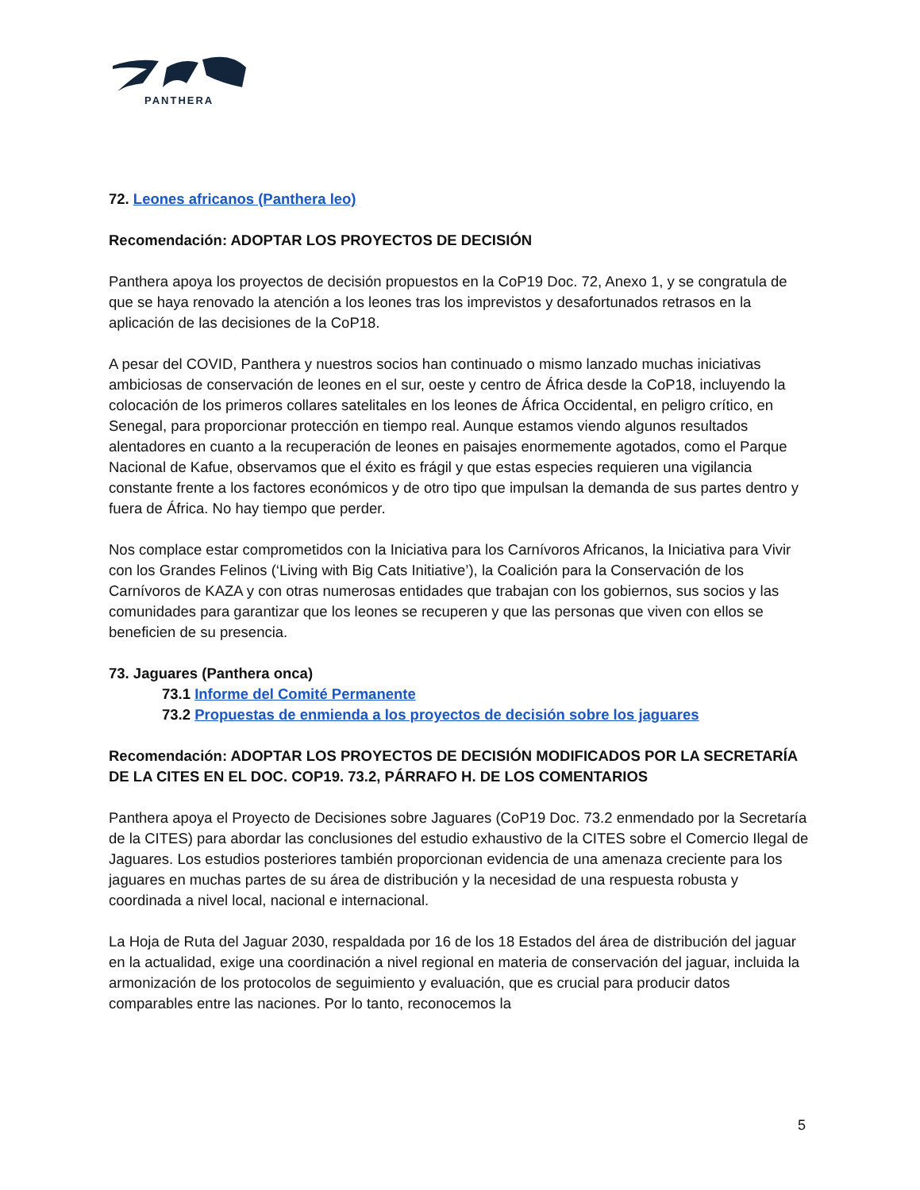PANTHERA
72. Leones africanos (Panthera leo)
Recomendación: ADOPTAR LOS PROYECTOS DE DECISIÓN
Panthera apoya los proyectos de decisión propuestos en la CoP19 Doc. 72, Anexo 1, y se congratula de que se haya renovado la atención a los leones tras los imprevistos y desafortunados retrasos en la aplicación de las decisiones de la CoP18.
A pesar del COVID, Panthera y nuestros socios han continuado o mismo lanzado muchas iniciativas ambiciosas de conservación de leones en el sur, oeste y centro de África desde la CoP18, incluyendo la colocación de los primeros collares satelitales en los leones de África Occidental, en peligro crítico, en Senegal, para proporcionar protección en tiempo real. Aunque estamos viendo algunos resultados alentadores en cuanto a la recuperación de leones en paisajes enormemente agotados, como el Parque Nacional de Kafue, observamos que el éxito es frágil y que estas especies requieren una vigilancia constante frente a los factores económicos y de otro tipo que impulsan la demanda de sus partes dentro y fuera de África. No hay tiempo que perder.
Nos complace estar comprometidos con la Iniciativa para los Carnívoros Africanos, la Iniciativa para Vivir con los Grandes Felinos (‘Living with Big Cats Initiative’), la Coalición para la Conservación de los Carnívoros de KAZA y con otras numerosas entidades que trabajan con los gobiernos, sus socios y las comunidades para garantizar que los leones se recuperen y que las personas que viven con ellos se beneficien de su presencia.
73. Jaguares (Panthera onca)
73.1 Informe del Comité Permanente
73.2 Propuestas de enmienda a los proyectos de decisión sobre los jaguares
Recomendación: ADOPTAR LOS PROYECTOS DE DECISIÓN MODIFICADOS POR LA SECRETARÍA DE LA CITES EN EL DOC. COP19. 73.2, PÁRRAFO H. DE LOS COMENTARIOS
Panthera apoya el Proyecto de Decisiones sobre Jaguares (CoP19 Doc. 73.2 enmendado por la Secretaría de la CITES) para abordar las conclusiones del estudio exhaustivo de la CITES sobre el Comercio Ilegal de Jaguares. Los estudios posteriores también proporcionan evidencia de una amenaza creciente para los jaguares en muchas partes de su área de distribución y la necesidad de una respuesta robusta y coordinada a nivel local, nacional e internacional.
La Hoja de Ruta del Jaguar 2030, respaldada por 16 de los 18 Estados del área de distribución del jaguar en la actualidad, exige una coordinación a nivel regional en materia de conservación del jaguar, incluida la armonización de los protocolos de seguimiento y evaluación, que es crucial para producir datos comparables entre las naciones. Por lo tanto, reconocemos la
5